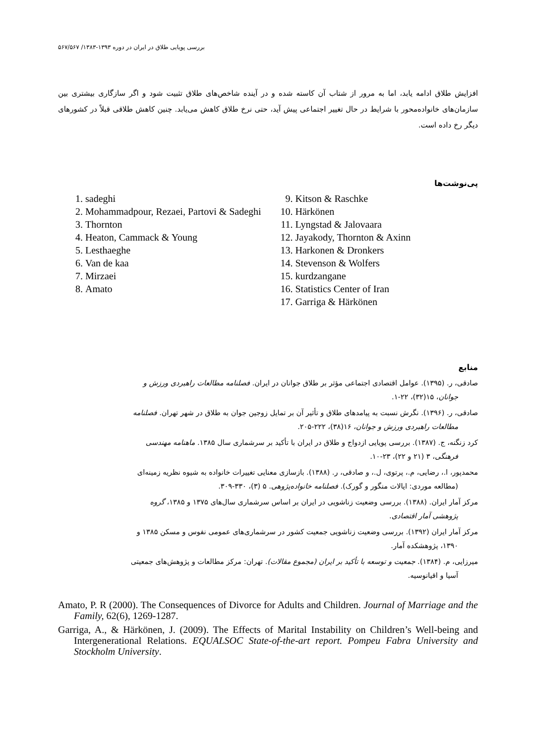بررسی پویایی طلاق در ایران در دوره ۱۳۹۳-۱۳۸۳/ ۵۶۷/۵۶۷
افزایش طلاق ادامه یابد، اما به مرور از شتاب آن کاسته شده و در آینده شاخص‌های طلاق تثبیت شود و اگر سازگاری بیشتری بین سازمان‌های خانواده‌محور با شرایط در حال تغییر اجتماعی پیش آید، حتی نرخ طلاق کاهش می‌یابد. چنین کاهش طلاقی قبلاً در کشورهای دیگر رخ داده است.
پی‌نوشت‌ها
1. sadeghi
2. Mohammadpour, Rezaei, Partovi & Sadeghi
3. Thornton
4. Heaton, Cammack & Young
5. Lesthaeghe
6. Van de kaa
7. Mirzaei
8. Amato
9. Kitson & Raschke
10. Härkönen
11. Lyngstad & Jalovaara
12. Jayakody, Thornton & Axinn
13. Harkonen & Dronkers
14. Stevenson & Wolfers
15. kurdzangane
16. Statistics Center of Iran
17. Garriga & Härkönen
منابع
صادقی، ر. (۱۳۹۵). عوامل اقتصادی اجتماعی مؤثر بر طلاق جوانان در ایران. فصلنامه مطالعات راهبردی ورزش و
جوانان، ۱۵(۳۲)، ۲۲-۱.
صادقی، ر. (۱۳۹۶). نگرش نسبت به پیامدهای طلاق و تأثیر آن بر تمایل زوجین جوان به طلاق در شهر تهران. فصلنامه
مطالعات راهبردی ورزش و جوانان، ۱۶(۳۸)، ۲۲۲-۲۰۵.
کرد زنگنه، ج. (۱۳۸۷). بررسی پویایی ازدواج و طلاق در ایران با تأکید بر سرشماری سال ۱۳۸۵. ماهنامه مهندسی
فرهنگی، ۳ (۲۱ و ۲۲)، ۲۳-۱۰.
محمدپور، ا.، رضایی، م.، پرتوی، ل.، و صادقی، ر. (۱۳۸۸). بازسازی معنایی تغییرات خانواده به شیوه نظریه زمینه‌ای
(مطالعه موردی: ایالات منگور و گورک). فصلنامه خانواده‌پژوهی. ۵ (۳)، ۳۳۰-۳۰۹.
مرکز آمار ایران. (۱۳۸۸). بررسی وضعیت زناشویی در ایران بر اساس سرشماری سال‌های ۱۳۷۵ و ۱۳۸۵، گروه
پژوهشی آمار اقتصادی.
مرکز آمار ایران (۱۳۹۲). بررسی وضعیت زناشویی جمعیت کشور در سرشماری‌های عمومی نفوس و مسکن ۱۳۸۵ و
۱۳۹۰، پژوهشکده آمار.
میرزایی، م. (۱۳۸۴). جمعیت و توسعه با تأکید بر ایران (مجموع مقالات). تهران: مرکز مطالعات و پژوهش‌های جمعیتی
آسیا و اقیانوسیه.
Amato, P. R (2000). The Consequences of Divorce for Adults and Children. Journal of Marriage and the Family, 62(6), 1269-1287.
Garriga, A., & Härkönen, J. (2009). The Effects of Marital Instability on Children’s Well-being and Intergenerational Relations. EQUALSOC State-of-the-art report. Pompeu Fabra University and Stockholm University.